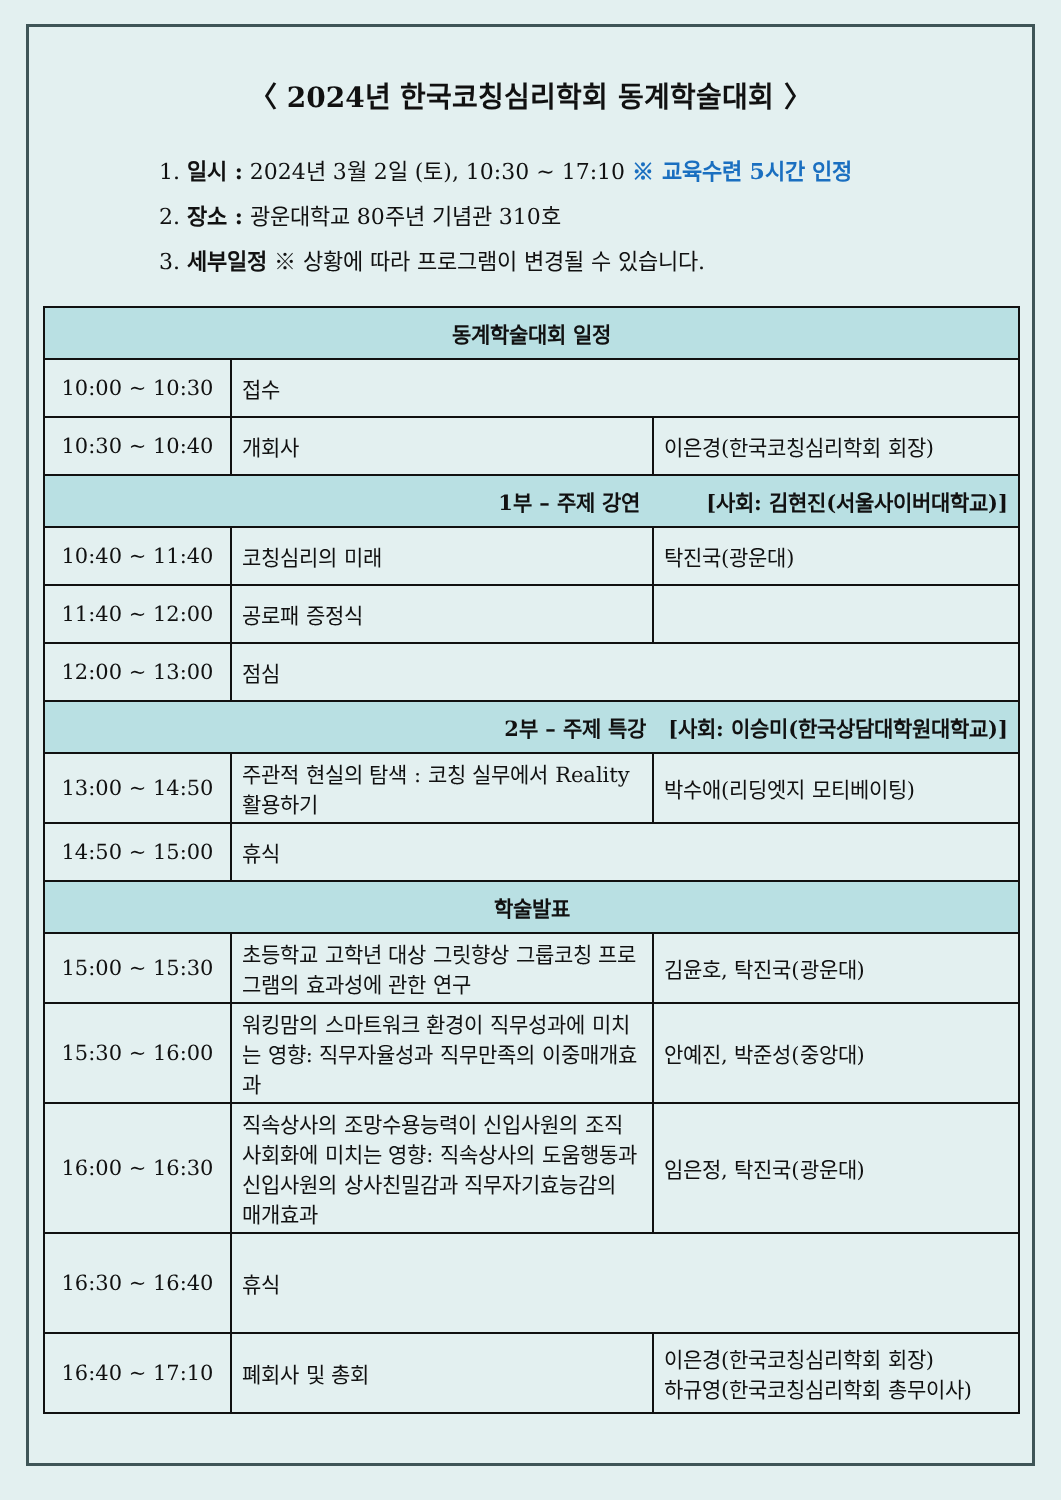〈 2024년 한국코칭심리학회 동계학술대회 〉
1. 일시 : 2024년 3월 2일 (토), 10:30 ~ 17:10 ※ 교육수련 5시간 인정
2. 장소 : 광운대학교 80주년 기념관 310호
3. 세부일정 ※ 상황에 따라 프로그램이 변경될 수 있습니다.
| 동계학술대회 일정 | | |
| --- | --- | --- |
| 10:00 ~ 10:30 | 접수 | |
| 10:30 ~ 10:40 | 개회사 | 이은경(한국코칭심리학회 회장) |
| 1부 – 주제 강연 [사회: 김현진(서울사이버대학교)] | | |
| 10:40 ~ 11:40 | 코칭심리의 미래 | 탁진국(광운대) |
| 11:40 ~ 12:00 | 공로패 증정식 | |
| 12:00 ~ 13:00 | 점심 | |
| 2부 – 주제 특강 [사회: 이승미(한국상담대학원대학교)] | | |
| 13:00 ~ 14:50 | 주관적 현실의 탐색 : 코칭 실무에서 Reality 활용하기 | 박수애(리딩엣지 모티베이팅) |
| 14:50 ~ 15:00 | 휴식 | |
| 학술발표 | | |
| 15:00 ~ 15:30 | 초등학교 고학년 대상 그릿향상 그룹코칭 프로그램의 효과성에 관한 연구 | 김윤호, 탁진국(광운대) |
| 15:30 ~ 16:00 | 워킹맘의 스마트워크 환경이 직무성과에 미치는 영향: 직무자율성과 직무만족의 이중매개효과 | 안예진, 박준성(중앙대) |
| 16:00 ~ 16:30 | 직속상사의 조망수용능력이 신입사원의 조직사회화에 미치는 영향: 직속상사의 도움행동과 신입사원의 상사친밀감과 직무자기효능감의 매개효과 | 임은정, 탁진국(광운대) |
| 16:30 ~ 16:40 | 휴식 | |
| 16:40 ~ 17:10 | 폐회사 및 총회 | 이은경(한국코칭심리학회 회장) 하규영(한국코칭심리학회 총무이사) |